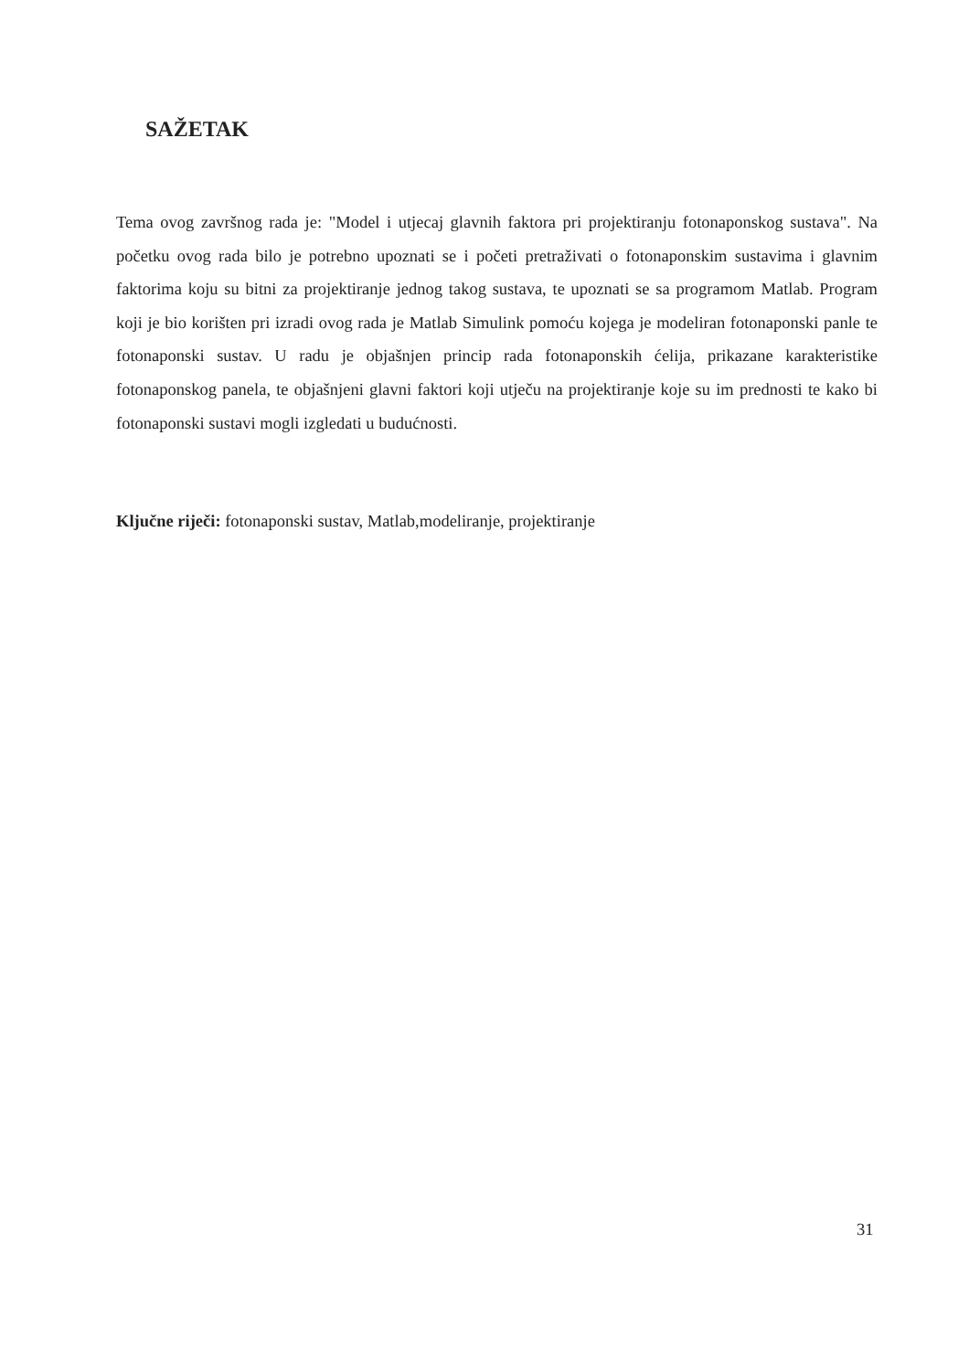SAŽETAK
Tema ovog završnog rada je: "Model i utjecaj glavnih faktora pri projektiranju fotonaponskog sustava". Na početku ovog rada bilo je potrebno upoznati se i početi pretraživati o fotonaponskim sustavima i glavnim faktorima koju su bitni za projektiranje jednog takog sustava, te upoznati se sa programom Matlab. Program koji je bio korišten pri izradi ovog rada je Matlab Simulink pomoću kojega je modeliran fotonaponski panle te fotonaponski sustav. U radu je objašnjen princip rada fotonaponskih ćelija, prikazane karakteristike fotonaponskog panela, te objašnjeni glavni faktori koji utječu na projektiranje koje su im prednosti te kako bi fotonaponski sustavi mogli izgledati u budućnosti.
Ključne riječi: fotonaponski sustav, Matlab,modeliranje, projektiranje
31